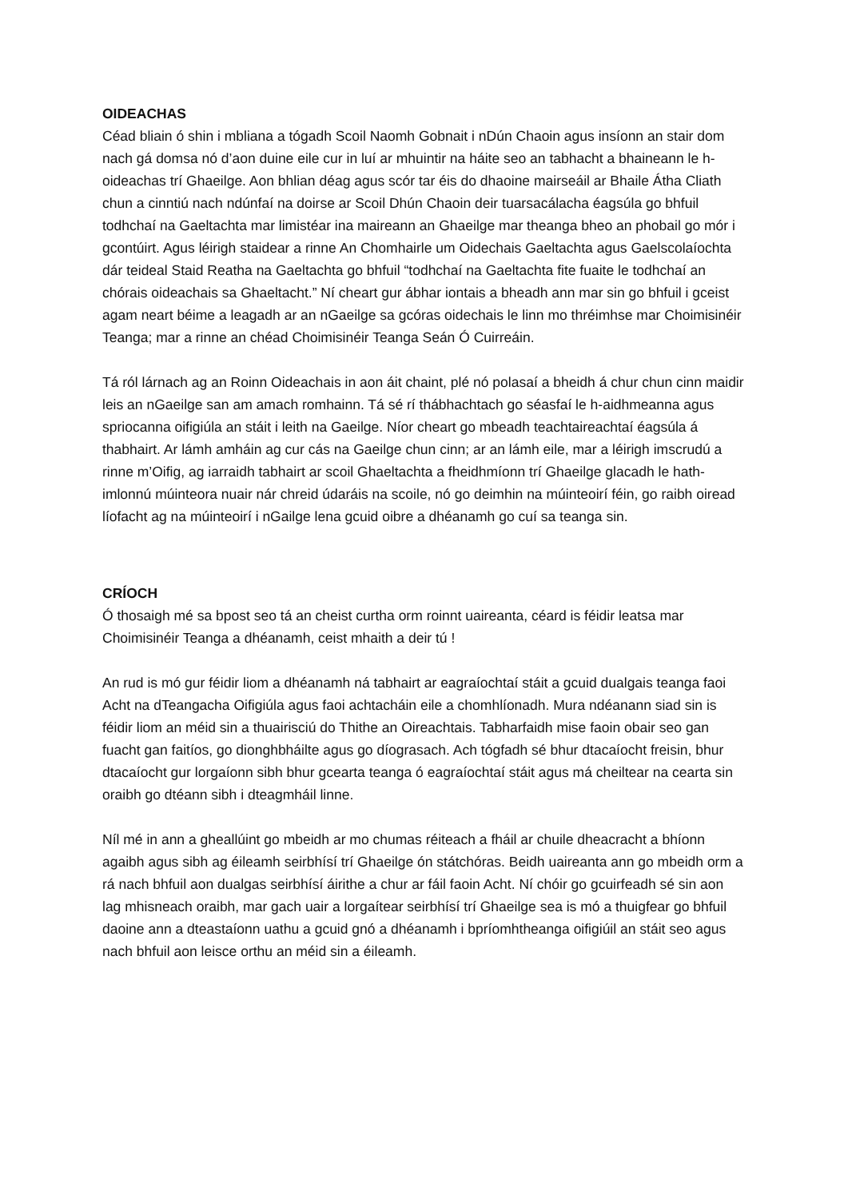OIDEACHAS
Céad bliain ó shin i mbliana a tógadh Scoil Naomh Gobnait i nDún Chaoin agus insíonn an stair dom nach gá domsa nó d’aon duine eile cur in luí ar mhuintir na háite seo an tabhacht a bhaineann le h-oideachas trí Ghaeilge. Aon bhlian déag agus scór tar éis do dhaoine mairseáil ar Bhaile Átha Cliath chun a cinntiú nach ndúnfaí na doirse ar Scoil Dhún Chaoin deir tuarsacálacha éagsúla go bhfuil todhchaí na Gaeltachta mar limistéar ina maireann an Ghaeilge mar theanga bheo an phobail go mór i gcontúirt. Agus léirigh staidear a rinne An Chomhairle um Oidechais Gaeltachta agus Gaelscolaíochta dár teideal Staid Reatha na Gaeltachta go bhfuil “todhchaí na Gaeltachta fite fuaite le todhchaí an chórais oideachais sa Ghaeltacht.” Ní cheart gur ábhar iontais a bheadh ann mar sin go bhfuil i gceist agam neart béime a leagadh ar an nGaeilge sa gcóras oidechais le linn mo thréimhse mar Choimisinéir Teanga; mar a rinne an chéad Choimisinéir Teanga Seán Ó Cuirreáin.
Tá ról lárnach ag an Roinn Oideachais in aon áit chaint, plé nó polasaí a bheidh á chur chun cinn maidir leis an nGaeilge san am amach romhainn. Tá sé rí thábhachtach go séasfaí le h-aidhmeanna agus spriocanna oifigiúla an stáit i leith na Gaeilge. Níor cheart go mbeadh teachtaireachtaí éagsúla á thabhairt. Ar lámh amháin ag cur cás na Gaeilge chun cinn; ar an lámh eile, mar a léirigh imscrudú a rinne m’Oifig, ag iarraidh tabhairt ar scoil Ghaeltachta a fheidhmíonn trí Ghaeilge glacadh le hath-imlonnú múinteora nuair nár chreid údaráis na scoile, nó go deimhin na múinteoirí féin, go raibh oiread líofacht ag na múinteoirí i nGailge lena gcuid oibre a dhéanamh go cuí sa teanga sin.
CRÍOCH
Ó thosaigh mé sa bpost seo tá an cheist curtha orm roinnt uaireanta, céard is féidir leatsa mar Choimisinéir Teanga a dhéanamh, ceist mhaith a deir tú !
An rud is mó gur féidir liom a dhéanamh ná tabhairt ar eagraíochtaí stáit a gcuid dualgais teanga faoi Acht na dTeangacha Oifigiúla agus faoi achtacháin eile a chomhlíonadh. Mura ndéanann siad sin is féidir liom an méid sin a thuairisciú do Thithe an Oireachtais. Tabharfaidh mise faoin obair seo gan fuacht gan faitíos, go dionghbháilte agus go díograsach. Ach tógfadh sé bhur dtacaíocht freisin, bhur dtacaíocht gur lorgaíonn sibh bhur gcearta teanga ó eagraíochtaí stáit agus má cheiltear na cearta sin oraibh go dtéann sibh i dteagmháil linne.
Níl mé in ann a gheallúint go mbeidh ar mo chumas réiteach a fháil ar chuile dheacracht a bhíonn agaibh agus sibh ag éileamh seirbhísí trí Ghaeilge ón státchóras. Beidh uaireanta ann go mbeidh orm a rá nach bhfuil aon dualgas seirbhísí áirithe a chur ar fáil faoin Acht. Ní chóir go gcuirfeadh sé sin aon lag mhisneach oraibh, mar gach uair a lorgaítear seirbhísí trí Ghaeilge sea is mó a thuigfear go bhfuil daoine ann a dteastaíonn uathu a gcuid gnó a dhéanamh i bpríomhtheanga oifigiúil an stáit seo agus nach bhfuil aon leisce orthu an méid sin a éileamh.